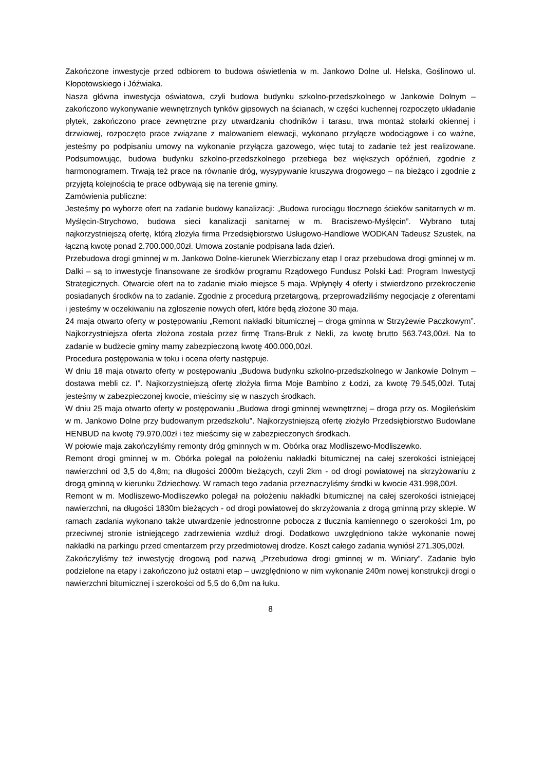Zakończone inwestycje przed odbiorem to budowa oświetlenia w m. Jankowo Dolne ul. Helska, Goślinowo ul. Kłopotowskiego i Jóźwiaka.
Nasza główna inwestycja oświatowa, czyli budowa budynku szkolno-przedszkolnego w Jankowie Dolnym – zakończono wykonywanie wewnętrznych tynków gipsowych na ścianach, w części kuchennej rozpoczęto układanie płytek, zakończono prace zewnętrzne przy utwardzaniu chodników i tarasu, trwa montaż stolarki okiennej i drzwiowej, rozpoczęto prace związane z malowaniem elewacji, wykonano przyłącze wodociągowe i co ważne, jesteśmy po podpisaniu umowy na wykonanie przyłącza gazowego, więc tutaj to zadanie też jest realizowane. Podsumowując, budowa budynku szkolno-przedszkolnego przebiega bez większych opóźnień, zgodnie z harmonogramem. Trwają też prace na równanie dróg, wysypywanie kruszywa drogowego – na bieżąco i zgodnie z przyjętą kolejnością te prace odbywają się na terenie gminy.
Zamówienia publiczne:
Jesteśmy po wyborze ofert na zadanie budowy kanalizacji: „Budowa rurociągu tłocznego ścieków sanitarnych w m. Myślęcin-Strychowo, budowa sieci kanalizacji sanitarnej w m. Braciszewo-Myślęcin”. Wybrano tutaj najkorzystniejszą ofertę, którą złożyła firma Przedsiębiorstwo Usługowo-Handlowe WODKAN Tadeusz Szustek, na łączną kwotę ponad 2.700.000,00zł. Umowa zostanie podpisana lada dzień.
Przebudowa drogi gminnej w m. Jankowo Dolne-kierunek Wierzbiczany etap I oraz przebudowa drogi gminnej w m. Dalki – są to inwestycje finansowane ze środków programu Rządowego Fundusz Polski Ład: Program Inwestycji Strategicznych. Otwarcie ofert na to zadanie miało miejsce 5 maja. Wpłynęły 4 oferty i stwierdzono przekroczenie posiadanych środków na to zadanie. Zgodnie z procedurą przetargową, przeprowadziliśmy negocjacje z oferentami i jesteśmy w oczekiwaniu na zgłoszenie nowych ofert, które będą złożone 30 maja.
24 maja otwarto oferty w postępowaniu „Remont nakładki bitumicznej – droga gminna w Strzyżewie Paczkowym”. Najkorzystniejsza oferta złożona została przez firmę Trans-Bruk z Nekli, za kwotę brutto 563.743,00zł. Na to zadanie w budżecie gminy mamy zabezpieczoną kwotę 400.000,00zł.
Procedura postępowania w toku i ocena oferty następuje.
W dniu 18 maja otwarto oferty w postępowaniu „Budowa budynku szkolno-przedszkolnego w Jankowie Dolnym – dostawa mebli cz. I”. Najkorzystniejszą ofertę złożyła firma Moje Bambino z Łodzi, za kwotę 79.545,00zł. Tutaj jesteśmy w zabezpieczonej kwocie, mieścimy się w naszych środkach.
W dniu 25 maja otwarto oferty w postępowaniu „Budowa drogi gminnej wewnętrznej – droga przy os. Mogileńskim w m. Jankowo Dolne przy budowanym przedszkolu”. Najkorzystniejszą ofertę złożyło Przedsiębiorstwo Budowlane HENBUD na kwotę 79.970,00zł i też mieścimy się w zabezpieczonych środkach.
W połowie maja zakończyliśmy remonty dróg gminnych w m. Obórka oraz Modliszewo-Modliszewko.
Remont drogi gminnej w m. Obórka polegał na położeniu nakładki bitumicznej na całej szerokości istniejącej nawierzchni od 3,5 do 4,8m; na długości 2000m bieżących, czyli 2km - od drogi powiatowej na skrzyżowaniu z drogą gminną w kierunku Zdziechowy. W ramach tego zadania przeznaczyliśmy środki w kwocie 431.998,00zł.
Remont w m. Modliszewo-Modliszewko polegał na położeniu nakładki bitumicznej na całej szerokości istniejącej nawierzchni, na długości 1830m bieżących - od drogi powiatowej do skrzyżowania z drogą gminną przy sklepie. W ramach zadania wykonano także utwardzenie jednostronne pobocza z tłucznia kamiennego o szerokości 1m, po przeciwnej stronie istniejącego zadrzewienia wzdłuż drogi. Dodatkowo uwzględniono także wykonanie nowej nakładki na parkingu przed cmentarzem przy przedmiotowej drodze. Koszt całego zadania wyniósł 271.305,00zł.
Zakończyliśmy też inwestycję drogową pod nazwą „Przebudowa drogi gminnej w m. Winiary”. Zadanie było podzielone na etapy i zakończono już ostatni etap – uwzględniono w nim wykonanie 240m nowej konstrukcji drogi o nawierzchni bitumicznej i szerokości od 5,5 do 6,0m na łuku.
8